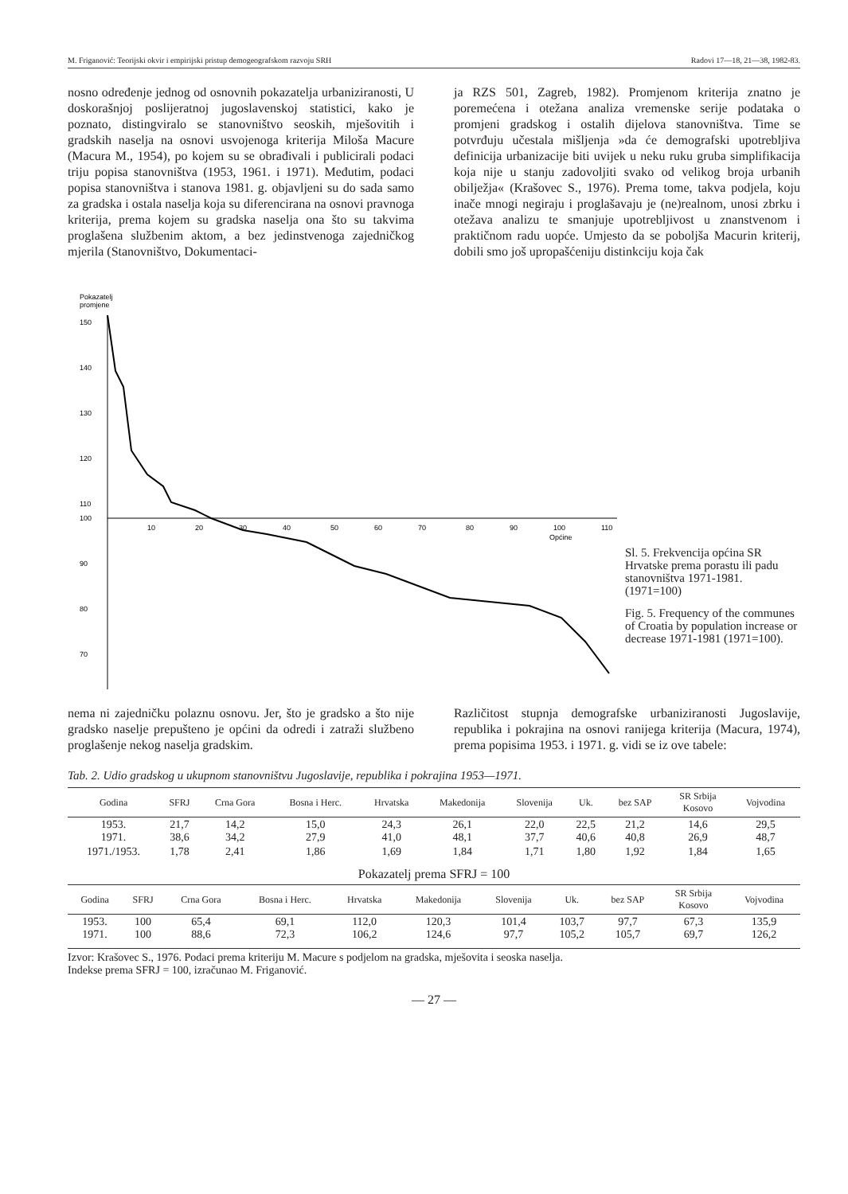M. Friganović: Teorijski okvir i empirijski pristup demogeografskom razvoju SRH Radovi 17—18, 21—38, 1982-83.
nosno određenje jednog od osnovnih pokazatelja urbaniziranosti, U doskorašnjoj poslijeratnoj jugoslavenskoj statistici, kako je poznato, distingviralo se stanovništvo seoskih, mješovitih i gradskih naselja na osnovi usvojenoga kriterija Miloša Macure (Macura M., 1954), po kojem su se obrađivali i publicirali podaci triju popisa stanovništva (1953, 1961. i 1971). Međutim, podaci popisa stanovništva i stanova 1981. g. objavljeni su do sada samo za gradska i ostala naselja koja su diferencirana na osnovi pravnoga kriterija, prema kojem su gradska naselja ona što su takvima proglašena službenim aktom, a bez jedinstvenoga zajedničkog mjerila (Stanovništvo, Dokumentaci-
ja RZS 501, Zagreb, 1982). Promjenom kriterija znatno je poremećena i otežana analiza vremenske serije podataka o promjeni gradskog i ostalih dijelova stanovništva. Time se potvrđuju učestala mišljenja »da će demografski upotrebljiva definicija urbanizacije biti uvijek u neku ruku gruba simplifikacija koja nije u stanju zadovoljiti svako od velikog broja urbanih obilježja« (Krašovec S., 1976). Prema tome, takva podjela, koju inače mnogi negiraju i proglašavaju je (ne)realnom, unosi zbrku i otežava analizu te smanjuje upotrebljivost u znanstvenom i praktičnom radu uopće. Umjesto da se poboljša Macurin kriterij, dobili smo još upropašćeniju distinkciju koja čak
Pokazatelj
promjene
150
140
130
120
110
100
90
80
70
10
20
30
40
50
60
70
80
90
100
110
Općine
Sl. 5. Frekvencija općina SR Hrvatske prema porastu ili padu stanovništva 1971-1981. (1971=100)
Fig. 5. Frequency of the communes of Croatia by population increase or decrease 1971-1981 (1971=100).
nema ni zajedničku polaznu osnovu. Jer, što je gradsko a što nije gradsko naselje prepušteno je općini da odredi i zatraži službeno proglašenje nekog naselja gradskim.
Različitost stupnja demografske urbaniziranosti Jugoslavije, republika i pokrajina na osnovi ranijega kriterija (Macura, 1974), prema popisima 1953. i 1971. g. vidi se iz ove tabele:
Tab. 2. Udio gradskog u ukupnom stanovništvu Jugoslavije, republika i pokrajina 1953—1971.
| Godina | SFRJ | Crna Gora | Bosna i Herc. | Hrvatska | Makedonija | Slovenija | Uk. | bez SAP | SR Srbija Kosovo | Vojvodina |
| --- | --- | --- | --- | --- | --- | --- | --- | --- | --- | --- |
| 1953. 1971. | 21,7 38,6 | 14,2 34,2 | 15,0 27,9 | 24,3 41,0 | 26,1 48,1 | 22,0 37,7 | 22,5 40,6 | 21,2 40,8 | 14,6 26,9 | 29,5 48,7 |
| 1971./1953. | 1,78 | 2,41 | 1,86 | 1,69 | 1,84 | 1,71 | 1,80 | 1,92 | 1,84 | 1,65 |
Pokazatelj prema SFRJ = 100
| Godina | SFRJ | Crna Gora | Bosna i Herc. | Hrvatska | Makedonija | Slovenija | Uk. | bez SAP | SR Srbija Kosovo | Vojvodina |
| --- | --- | --- | --- | --- | --- | --- | --- | --- | --- | --- |
| 1953. 1971. | 100 100 | 65,4 88,6 | 69,1 72,3 | 112,0 106,2 | 120,3 124,6 | 101,4 97,7 | 103,7 105,2 | 97,7 105,7 | 67,3 69,7 | 135,9 126,2 |
Izvor: Krašovec S., 1976. Podaci prema kriteriju M. Macure s podjelom na gradska, mješovita i seoska naselja.
Indekse prema SFRJ = 100, izračunao M. Friganović.
— 27 —